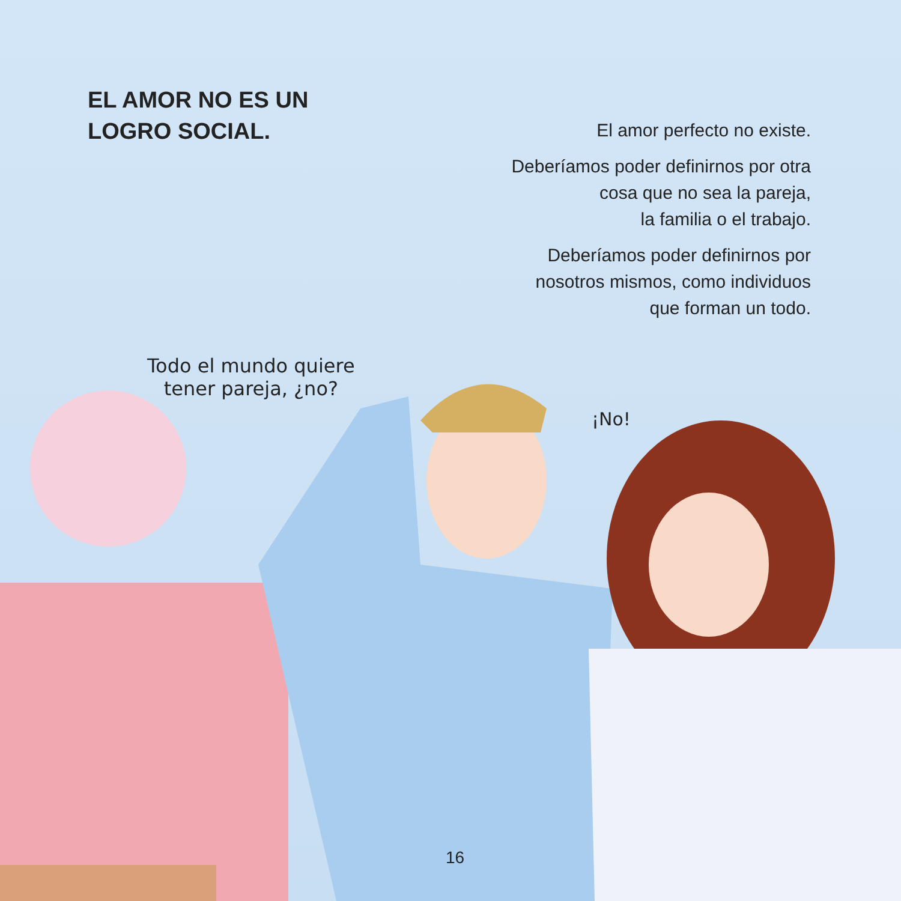EL AMOR NO ES UN
LOGRO SOCIAL.
El amor perfecto no existe.
Deberíamos poder definirnos por otra
cosa que no sea la pareja,
la familia o el trabajo.
Deberíamos poder definirnos por
nosotros mismos, como individuos
que forman un todo.
Todo el mundo quiere
tener pareja, ¿no?
¡No!
16